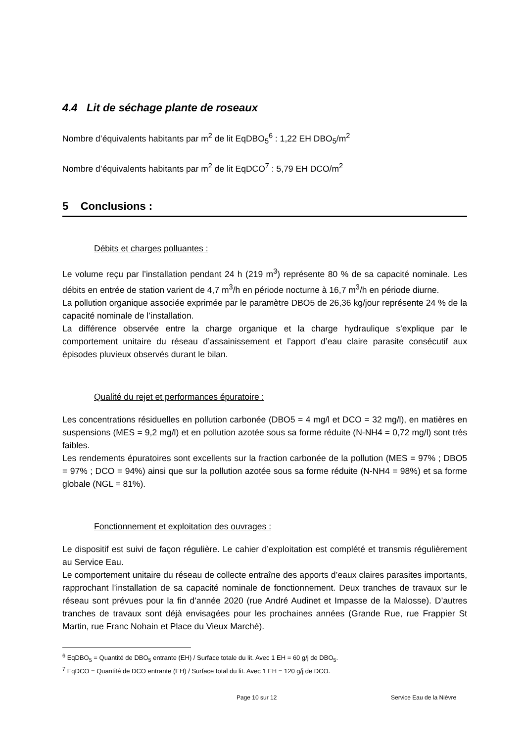4.4 Lit de séchage plante de roseaux
Nombre d’équivalents habitants par m<sup>2</sup> de lit EqDBO<sub>5</sub><sup>6</sup> : 1,22 EH DBO<sub>5</sub>/m<sup>2</sup>
Nombre d’équivalents habitants par m<sup>2</sup> de lit EqDCO<sup>7</sup> : 5,79 EH DCO/m<sup>2</sup>
5 Conclusions :
Débits et charges polluantes :
Le volume reçu par l’installation pendant 24 h (219 m<sup>3</sup>) représente 80 % de sa capacité nominale. Les débits en entrée de station varient de 4,7 m<sup>3</sup>/h en période nocturne à 16,7 m<sup>3</sup>/h en période diurne.
La pollution organique associée exprimée par le paramètre DBO5 de 26,36 kg/jour représente 24 % de la capacité nominale de l’installation.
La différence observée entre la charge organique et la charge hydraulique s’explique par le comportement unitaire du réseau d’assainissement et l’apport d’eau claire parasite consécutif aux épisodes pluvieux observés durant le bilan.
Qualité du rejet et performances épuratoire :
Les concentrations résiduelles en pollution carbonée (DBO5 = 4 mg/l et DCO = 32 mg/l), en matières en suspensions (MES = 9,2 mg/l) et en pollution azotée sous sa forme réduite (N-NH4 = 0,72 mg/l) sont très faibles.
Les rendements épuratoires sont excellents sur la fraction carbonée de la pollution (MES = 97% ; DBO5 = 97% ; DCO = 94%) ainsi que sur la pollution azotée sous sa forme réduite (N-NH4 = 98%) et sa forme globale (NGL = 81%).
Fonctionnement et exploitation des ouvrages :
Le dispositif est suivi de façon régulière. Le cahier d’exploitation est complété et transmis régulièrement au Service Eau.
Le comportement unitaire du réseau de collecte entraîne des apports d’eaux claires parasites importants, rapprochant l’installation de sa capacité nominale de fonctionnement. Deux tranches de travaux sur le réseau sont prévues pour la fin d’année 2020 (rue André Audinet et Impasse de la Malosse). D’autres tranches de travaux sont déjà envisagées pour les prochaines années (Grande Rue, rue Frappier St Martin, rue Franc Nohain et Place du Vieux Marché).
<sup>6</sup> EqDBO<sub>5</sub> = Quantité de DBO<sub>5</sub> entrante (EH) / Surface totale du lit. Avec 1 EH = 60 g/j de DBO<sub>5</sub>.
<sup>7</sup> EqDCO = Quantité de DCO entrante (EH) / Surface total du lit. Avec 1 EH = 120 g/j de DCO.
Page 10 sur 12 Service Eau de la Nièvre